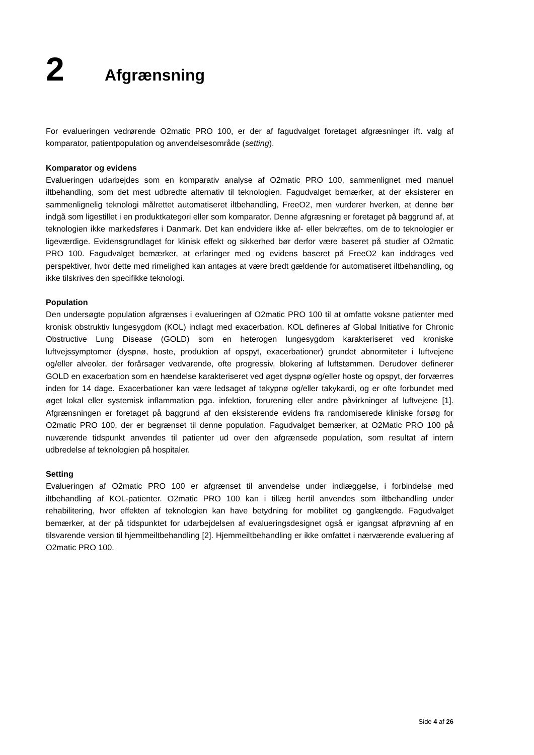2 Afgrænsning
For evalueringen vedrørende O2matic PRO 100, er der af fagudvalget foretaget afgræsninger ift. valg af komparator, patientpopulation og anvendelsesområde (setting).
Komparator og evidens
Evalueringen udarbejdes som en komparativ analyse af O2matic PRO 100, sammenlignet med manuel iltbehandling, som det mest udbredte alternativ til teknologien. Fagudvalget bemærker, at der eksisterer en sammenlignelig teknologi målrettet automatiseret iltbehandling, FreeO2, men vurderer hverken, at denne bør indgå som ligestillet i en produktkategori eller som komparator. Denne afgræsning er foretaget på baggrund af, at teknologien ikke markedsføres i Danmark. Det kan endvidere ikke af- eller bekræftes, om de to teknologier er ligeværdige. Evidensgrundlaget for klinisk effekt og sikkerhed bør derfor være baseret på studier af O2matic PRO 100. Fagudvalget bemærker, at erfaringer med og evidens baseret på FreeO2 kan inddrages ved perspektiver, hvor dette med rimelighed kan antages at være bredt gældende for automatiseret iltbehandling, og ikke tilskrives den specifikke teknologi.
Population
Den undersøgte population afgrænses i evalueringen af O2matic PRO 100 til at omfatte voksne patienter med kronisk obstruktiv lungesygdom (KOL) indlagt med exacerbation. KOL defineres af Global Initiative for Chronic Obstructive Lung Disease (GOLD) som en heterogen lungesygdom karakteriseret ved kroniske luftvejssymptomer (dyspnø, hoste, produktion af opspyt, exacerbationer) grundet abnormiteter i luftvejene og/eller alveoler, der forårsager vedvarende, ofte progressiv, blokering af luftstømmen. Derudover definerer GOLD en exacerbation som en hændelse karakteriseret ved øget dyspnø og/eller hoste og opspyt, der forværres inden for 14 dage. Exacerbationer kan være ledsaget af takypnø og/eller takykardi, og er ofte forbundet med øget lokal eller systemisk inflammation pga. infektion, forurening eller andre påvirkninger af luftvejene [1]. Afgrænsningen er foretaget på baggrund af den eksisterende evidens fra randomiserede kliniske forsøg for O2matic PRO 100, der er begrænset til denne population. Fagudvalget bemærker, at O2Matic PRO 100 på nuværende tidspunkt anvendes til patienter ud over den afgrænsede population, som resultat af intern udbredelse af teknologien på hospitaler.
Setting
Evalueringen af O2matic PRO 100 er afgrænset til anvendelse under indlæggelse, i forbindelse med iltbehandling af KOL-patienter. O2matic PRO 100 kan i tillæg hertil anvendes som iltbehandling under rehabilitering, hvor effekten af teknologien kan have betydning for mobilitet og ganglængde. Fagudvalget bemærker, at der på tidspunktet for udarbejdelsen af evalueringsdesignet også er igangsat afprøvning af en tilsvarende version til hjemmeiltbehandling [2]. Hjemmeiltbehandling er ikke omfattet i nærværende evaluering af O2matic PRO 100.
Side 4 af 26